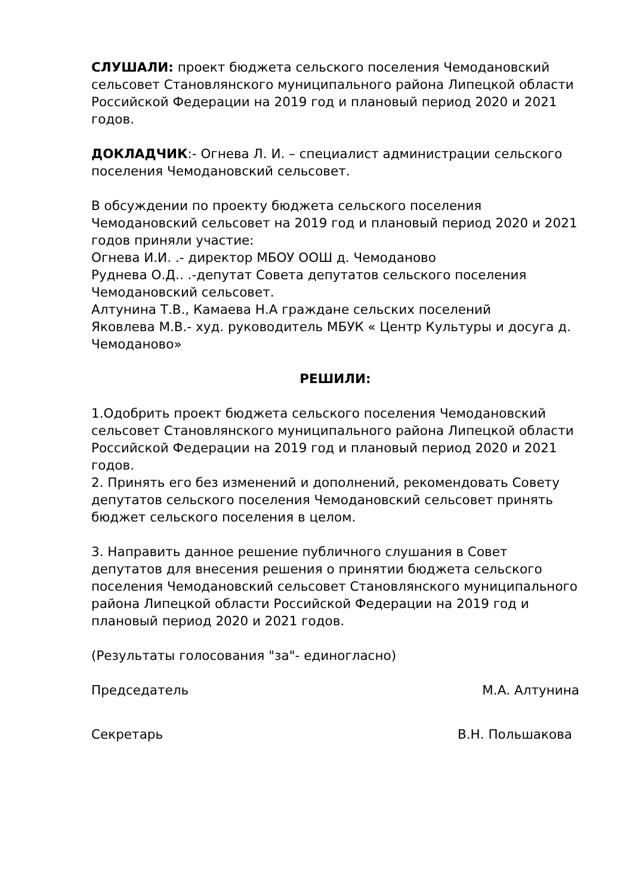СЛУШАЛИ: проект бюджета сельского поселения Чемодановский сельсовет Становлянского муниципального района Липецкой области Российской Федерации на 2019 год и плановый период 2020 и 2021 годов.
ДОКЛАДЧИК:- Огнева Л. И. – специалист администрации сельского поселения Чемодановский сельсовет.
В обсуждении по проекту бюджета сельского поселения Чемодановский сельсовет на 2019 год и плановый период 2020 и 2021 годов приняли участие:
Огнева И.И. .- директор МБОУ ООШ д. Чемоданово
Руднева О.Д.. .-депутат Совета депутатов сельского поселения Чемодановский сельсовет.
Алтунина Т.В., Камаева Н.А граждане сельских поселений
Яковлева М.В.- худ. руководитель МБУК « Центр Культуры и досуга д. Чемоданово»
РЕШИЛИ:
1.Одобрить проект бюджета сельского поселения Чемодановский сельсовет Становлянского муниципального района Липецкой области Российской Федерации на 2019 год и плановый период 2020 и 2021 годов.
2. Принять его без изменений и дополнений, рекомендовать Совету депутатов сельского поселения Чемодановский сельсовет принять бюджет сельского поселения в целом.
3. Направить данное решение публичного слушания в Совет депутатов для внесения решения о принятии бюджета сельского поселения Чемодановский сельсовет Становлянского муниципального района Липецкой области Российской Федерации на 2019 год и плановый период 2020 и 2021 годов.
(Результаты голосования "за"- единогласно)
Председатель М.А. Алтунина
Секретарь В.Н. Польшакова